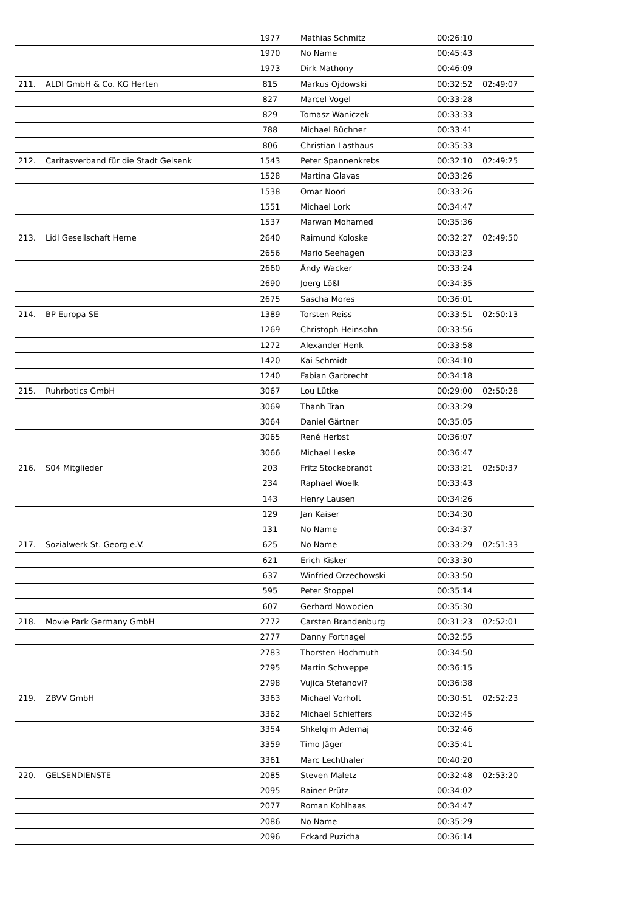| | | 1977 | Mathias Schmitz | 00:26:10 | |
| | | 1970 | No Name | 00:45:43 | |
| | | 1973 | Dirk Mathony | 00:46:09 | |
| 211. | ALDI GmbH & Co. KG Herten | 815 | Markus Ojdowski | 00:32:52 | 02:49:07 |
| | | 827 | Marcel Vogel | 00:33:28 | |
| | | 829 | Tomasz Waniczek | 00:33:33 | |
| | | 788 | Michael Büchner | 00:33:41 | |
| | | 806 | Christian Lasthaus | 00:35:33 | |
| 212. | Caritasverband für die Stadt Gelsenk | 1543 | Peter Spannenkrebs | 00:32:10 | 02:49:25 |
| | | 1528 | Martina Glavas | 00:33:26 | |
| | | 1538 | Omar Noori | 00:33:26 | |
| | | 1551 | Michael Lork | 00:34:47 | |
| | | 1537 | Marwan Mohamed | 00:35:36 | |
| 213. | Lidl Gesellschaft Herne | 2640 | Raimund Koloske | 00:32:27 | 02:49:50 |
| | | 2656 | Mario Seehagen | 00:33:23 | |
| | | 2660 | Ändy Wacker | 00:33:24 | |
| | | 2690 | Joerg Lößl | 00:34:35 | |
| | | 2675 | Sascha Mores | 00:36:01 | |
| 214. | BP Europa SE | 1389 | Torsten Reiss | 00:33:51 | 02:50:13 |
| | | 1269 | Christoph Heinsohn | 00:33:56 | |
| | | 1272 | Alexander Henk | 00:33:58 | |
| | | 1420 | Kai Schmidt | 00:34:10 | |
| | | 1240 | Fabian Garbrecht | 00:34:18 | |
| 215. | Ruhrbotics GmbH | 3067 | Lou Lütke | 00:29:00 | 02:50:28 |
| | | 3069 | Thanh Tran | 00:33:29 | |
| | | 3064 | Daniel Gärtner | 00:35:05 | |
| | | 3065 | René Herbst | 00:36:07 | |
| | | 3066 | Michael Leske | 00:36:47 | |
| 216. | S04 Mitglieder | 203 | Fritz Stockebrandt | 00:33:21 | 02:50:37 |
| | | 234 | Raphael Woelk | 00:33:43 | |
| | | 143 | Henry Lausen | 00:34:26 | |
| | | 129 | Jan Kaiser | 00:34:30 | |
| | | 131 | No Name | 00:34:37 | |
| 217. | Sozialwerk St. Georg e.V. | 625 | No Name | 00:33:29 | 02:51:33 |
| | | 621 | Erich Kisker | 00:33:30 | |
| | | 637 | Winfried Orzechowski | 00:33:50 | |
| | | 595 | Peter Stoppel | 00:35:14 | |
| | | 607 | Gerhard Nowocien | 00:35:30 | |
| 218. | Movie Park Germany GmbH | 2772 | Carsten Brandenburg | 00:31:23 | 02:52:01 |
| | | 2777 | Danny Fortnagel | 00:32:55 | |
| | | 2783 | Thorsten Hochmuth | 00:34:50 | |
| | | 2795 | Martin Schweppe | 00:36:15 | |
| | | 2798 | Vujica Stefanovi? | 00:36:38 | |
| 219. | ZBVV GmbH | 3363 | Michael Vorholt | 00:30:51 | 02:52:23 |
| | | 3362 | Michael Schieffers | 00:32:45 | |
| | | 3354 | Shkelqim Ademaj | 00:32:46 | |
| | | 3359 | Timo Jäger | 00:35:41 | |
| | | 3361 | Marc Lechthaler | 00:40:20 | |
| 220. | GELSENDIENSTE | 2085 | Steven Maletz | 00:32:48 | 02:53:20 |
| | | 2095 | Rainer Prütz | 00:34:02 | |
| | | 2077 | Roman Kohlhaas | 00:34:47 | |
| | | 2086 | No Name | 00:35:29 | |
| | | 2096 | Eckard Puzicha | 00:36:14 | |